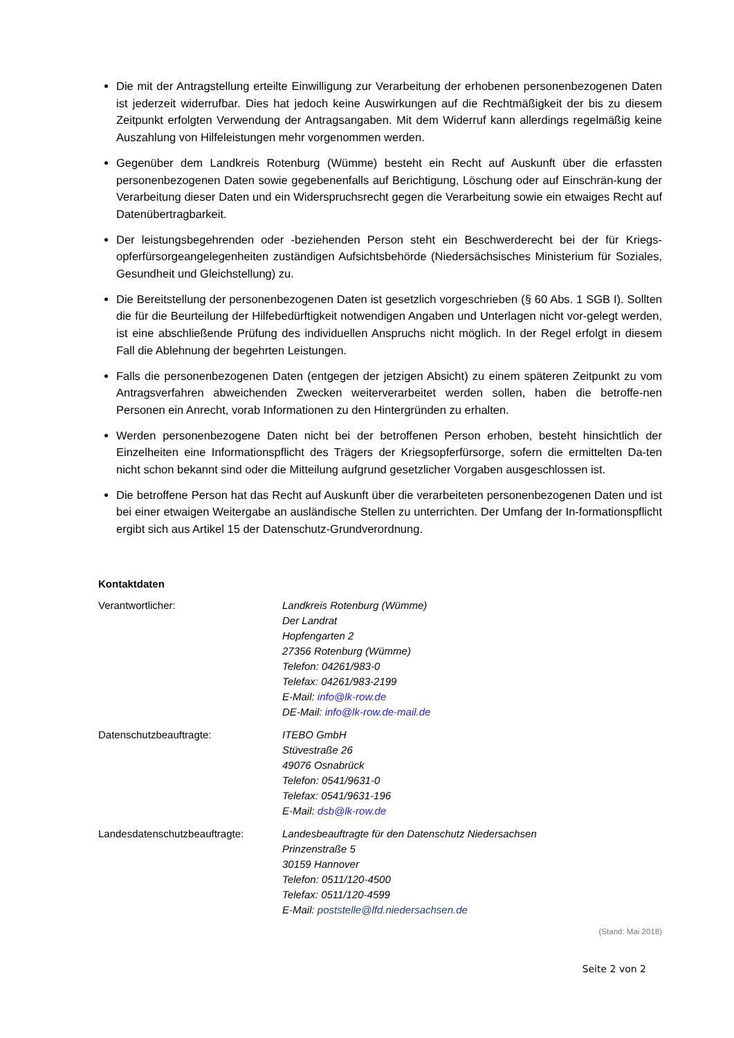Die mit der Antragstellung erteilte Einwilligung zur Verarbeitung der erhobenen personenbezogenen Daten ist jederzeit widerrufbar. Dies hat jedoch keine Auswirkungen auf die Rechtmäßigkeit der bis zu diesem Zeitpunkt erfolgten Verwendung der Antragsangaben. Mit dem Widerruf kann allerdings regelmäßig keine Auszahlung von Hilfeleistungen mehr vorgenommen werden.
Gegenüber dem Landkreis Rotenburg (Wümme) besteht ein Recht auf Auskunft über die erfassten personenbezogenen Daten sowie gegebenenfalls auf Berichtigung, Löschung oder auf Einschrän-kung der Verarbeitung dieser Daten und ein Widerspruchsrecht gegen die Verarbeitung sowie ein etwaiges Recht auf Datenübertragbarkeit.
Der leistungsbegehrenden oder -beziehenden Person steht ein Beschwerderecht bei der für Kriegs-opferfürsorgeangelegenheiten zuständigen Aufsichtsbehörde (Niedersächsisches Ministerium für Soziales, Gesundheit und Gleichstellung) zu.
Die Bereitstellung der personenbezogenen Daten ist gesetzlich vorgeschrieben (§ 60 Abs. 1 SGB I). Sollten die für die Beurteilung der Hilfebedürftigkeit notwendigen Angaben und Unterlagen nicht vor-gelegt werden, ist eine abschließende Prüfung des individuellen Anspruchs nicht möglich. In der Regel erfolgt in diesem Fall die Ablehnung der begehrten Leistungen.
Falls die personenbezogenen Daten (entgegen der jetzigen Absicht) zu einem späteren Zeitpunkt zu vom Antragsverfahren abweichenden Zwecken weiterverarbeitet werden sollen, haben die betroffe-nen Personen ein Anrecht, vorab Informationen zu den Hintergründen zu erhalten.
Werden personenbezogene Daten nicht bei der betroffenen Person erhoben, besteht hinsichtlich der Einzelheiten eine Informationspflicht des Trägers der Kriegsopferfürsorge, sofern die ermittelten Da-ten nicht schon bekannt sind oder die Mitteilung aufgrund gesetzlicher Vorgaben ausgeschlossen ist.
Die betroffene Person hat das Recht auf Auskunft über die verarbeiteten personenbezogenen Daten und ist bei einer etwaigen Weitergabe an ausländische Stellen zu unterrichten. Der Umfang der In-formationspflicht ergibt sich aus Artikel 15 der Datenschutz-Grundverordnung.
Kontaktdaten
Verantwortlicher: Landkreis Rotenburg (Wümme)
Der Landrat
Hopfengarten 2
27356 Rotenburg (Wümme)
Telefon: 04261/983-0
Telefax: 04261/983-2199
E-Mail: info@lk-row.de
DE-Mail: info@lk-row.de-mail.de
Datenschutzbeauftragte: ITEBO GmbH
Stüvestraße 26
49076 Osnabrück
Telefon: 0541/9631-0
Telefax: 0541/9631-196
E-Mail: dsb@lk-row.de
Landesdatenschutzbeauftragte: Landesbeauftragte für den Datenschutz Niedersachsen
Prinzenstraße 5
30159 Hannover
Telefon: 0511/120-4500
Telefax: 0511/120-4599
E-Mail: poststelle@lfd.niedersachsen.de
(Stand: Mai 2018)
Seite 2 von 2